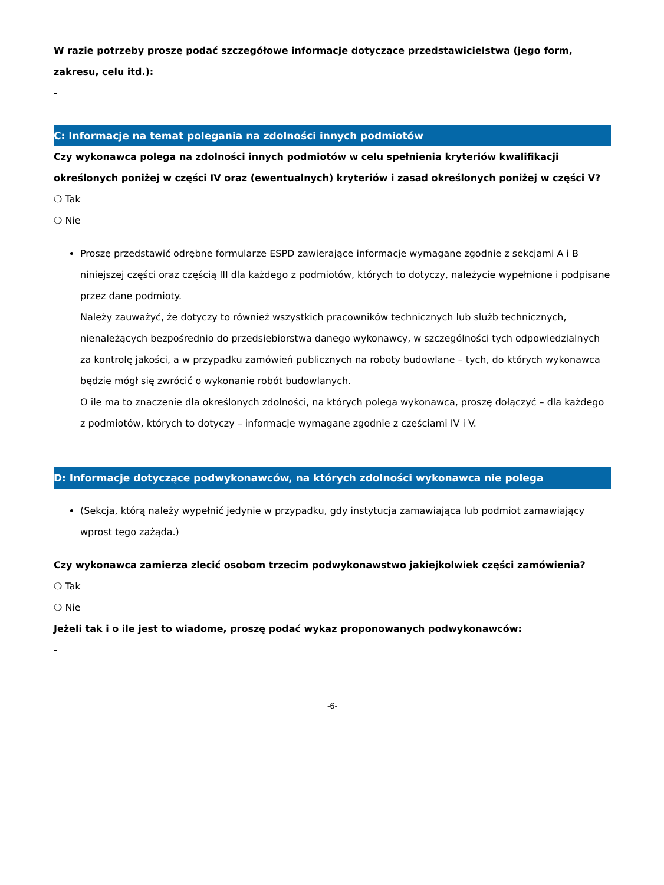W razie potrzeby proszę podać szczegółowe informacje dotyczące przedstawicielstwa (jego form, zakresu, celu itd.):
-
C: Informacje na temat polegania na zdolności innych podmiotów
Czy wykonawca polega na zdolności innych podmiotów w celu spełnienia kryteriów kwalifikacji określonych poniżej w części IV oraz (ewentualnych) kryteriów i zasad określonych poniżej w części V?
❍ Tak
❍ Nie
Proszę przedstawić odrębne formularze ESPD zawierające informacje wymagane zgodnie z sekcjami A i B niniejszej części oraz częścią III dla każdego z podmiotów, których to dotyczy, należycie wypełnione i podpisane przez dane podmioty.
Należy zauważyć, że dotyczy to również wszystkich pracowników technicznych lub służb technicznych, nienależących bezpośrednio do przedsiębiorstwa danego wykonawcy, w szczególności tych odpowiedzialnych za kontrolę jakości, a w przypadku zamówień publicznych na roboty budowlane – tych, do których wykonawca będzie mógł się zwrócić o wykonanie robót budowlanych.
O ile ma to znaczenie dla określonych zdolności, na których polega wykonawca, proszę dołączyć – dla każdego z podmiotów, których to dotyczy – informacje wymagane zgodnie z częściami IV i V.
D: Informacje dotyczące podwykonawców, na których zdolności wykonawca nie polega
(Sekcja, którą należy wypełnić jedynie w przypadku, gdy instytucja zamawiająca lub podmiot zamawiający wprost tego zażąda.)
Czy wykonawca zamierza zlecić osobom trzecim podwykonawstwo jakiejkolwiek części zamówienia?
❍ Tak
❍ Nie
Jeżeli tak i o ile jest to wiadome, proszę podać wykaz proponowanych podwykonawców:
-
-6-